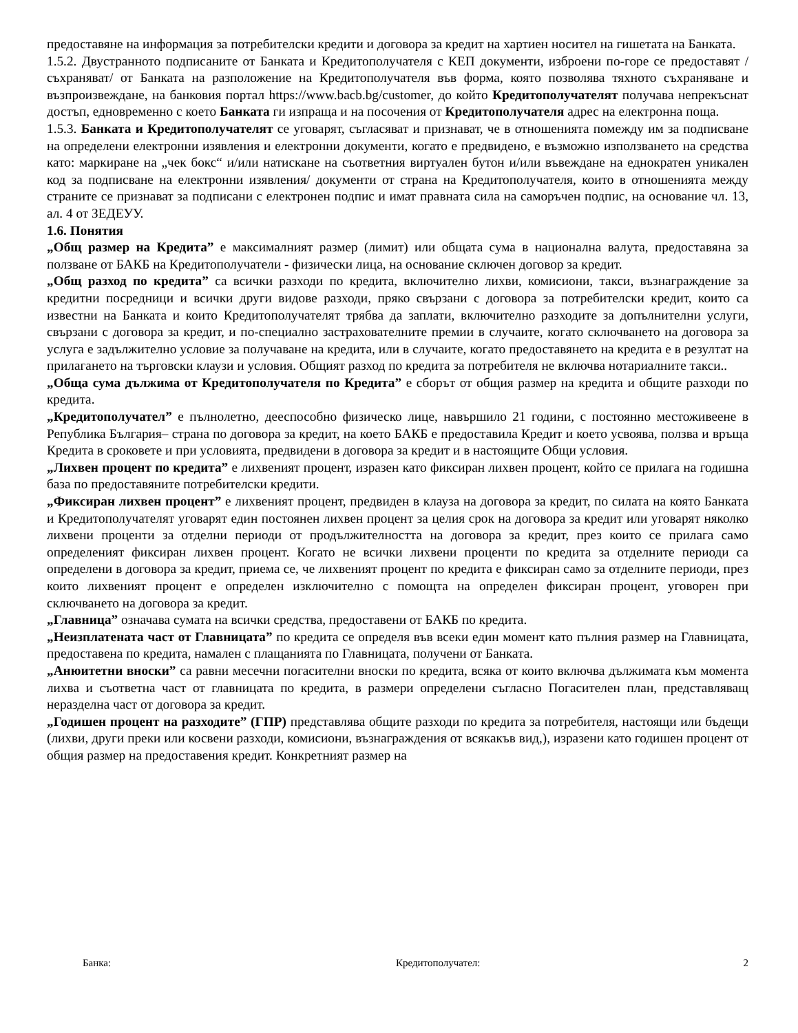предоставяне на информация за потребителски кредити и договора за кредит на хартиен носител на гишетата на Банката.
1.5.2. Двустранното подписаните от Банката и Кредитополучателя с КЕП документи, изброени по-горе се предоставят /съхраняват/ от Банката на разположение на Кредитополучателя във форма, която позволява тяхното съхраняване и възпроизвеждане, на банковия портал https://www.bacb.bg/customer, до който Кредитополучателят получава непрекъснат достъп, едновременно с което Банката ги изпраща и на посочения от Кредитополучателя адрес на електронна поща.
1.5.3. Банката и Кредитополучателят се уговарят, съгласяват и признават, че в отношенията помежду им за подписване на определени електронни изявления и електронни документи, когато е предвидено, е възможно използването на средства като: маркиране на „чек бокс“ и/или натискане на съответния виртуален бутон и/или въвеждане на еднократен уникален код за подписване на електронни изявления/ документи от страна на Кредитополучателя, които в отношенията между страните се признават за подписани с електронен подпис и имат правната сила на саморъчен подпис, на основание чл. 13, ал. 4 от ЗЕДЕУУ.
1.6. Понятия
„Общ размер на Кредита” е максималният размер (лимит) или общата сума в национална валута, предоставяна за ползване от БАКБ на Кредитополучатели - физически лица, на основание сключен договор за кредит.
„Общ разход по кредита” са всички разходи по кредита, включително лихви, комисиони, такси, възнаграждение за кредитни посредници и всички други видове разходи, пряко свързани с договора за потребителски кредит, които са известни на Банката и които Кредитополучателят трябва да заплати, включително разходите за допълнителни услуги, свързани с договора за кредит, и по-специално застрахователните премии в случаите, когато сключването на договора за услуга е задължително условие за получаване на кредита, или в случаите, когато предоставянето на кредита е в резултат на прилагането на търговски клаузи и условия. Общият разход по кредита за потребителя не включва нотариалните такси..
„Обща сума дължима от Кредитополучателя по Кредита” е сборът от общия размер на кредита и общите разходи по кредита.
„Кредитополучател” е пълнолетно, дееспособно физическо лице, навършило 21 години, с постоянно местоживеене в Република България– страна по договора за кредит, на което БАКБ е предоставила Кредит и което усвоява, ползва и връща Кредита в сроковете и при условията, предвидени в договора за кредит и в настоящите Общи условия.
„Лихвен процент по кредита” е лихвеният процент, изразен като фиксиран лихвен процент, който се прилага на годишна база по предоставяните потребителски кредити.
„Фиксиран лихвен процент” е лихвеният процент, предвиден в клауза на договора за кредит, по силата на която Банката и Кредитополучателят уговарят един постоянен лихвен процент за целия срок на договора за кредит или уговарят няколко лихвени проценти за отделни периоди от продължителността на договора за кредит, през които се прилага само определеният фиксиран лихвен процент. Когато не всички лихвени проценти по кредита за отделните периоди са определени в договора за кредит, приема се, че лихвеният процент по кредита е фиксиран само за отделните периоди, през които лихвеният процент е определен изключително с помощта на определен фиксиран процент, уговорен при сключването на договора за кредит.
„Главница” означава сумата на всички средства, предоставени от БАКБ по кредита.
„Неизплатената част от Главницата” по кредита се определя във всеки един момент като пълния размер на Главницата, предоставена по кредита, намален с плащанията по Главницата, получени от Банката.
„Анюитетни вноски” са равни месечни погасителни вноски по кредита, всяка от които включва дължимата към момента лихва и съответна част от главницата по кредита, в размери определени съгласно Погасителен план, представляващ неразделна част от договора за кредит.
„Годишен процент на разходите” (ГПР) представлява общите разходи по кредита за потребителя, настоящи или бъдещи (лихви, други преки или косвени разходи, комисиони, възнаграждения от всякакъв вид,), изразени като годишен процент от общия размер на предоставения кредит. Конкретният размер на
Банка: Кредитополучател: 2